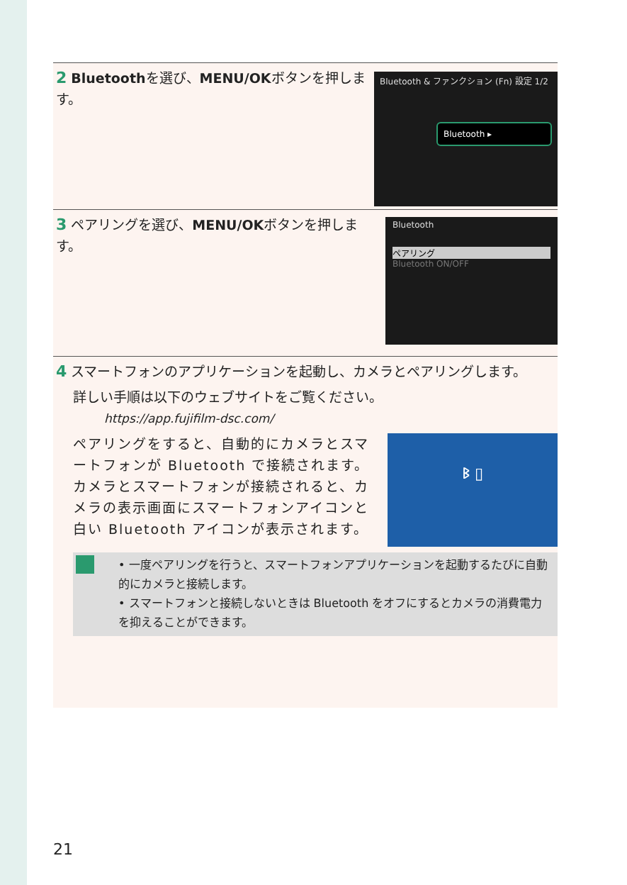2 Bluetoothを選び、MENU/OKボタンを押します。
Bluetooth & ファンクション (Fn) 設定 1/2
Bluetooth ▸
3 ペアリングを選び、MENU/OKボタンを押します。
Bluetooth
ペアリング
Bluetooth ON/OFF
4 スマートフォンのアプリケーションを起動し、カメラとペアリングします。
詳しい手順は以下のウェブサイトをご覧ください。
https://app.fujifilm-dsc.com/
ペアリングをすると、自動的にカメラとスマートフォンが Bluetooth で接続されます。カメラとスマートフォンが接続されると、カメラの表示画面にスマートフォンアイコンと白い Bluetooth アイコンが表示されます。
ᛒ ▯
• 一度ペアリングを行うと、スマートフォンアプリケーションを起動するたびに自動的にカメラと接続します。
• スマートフォンと接続しないときは Bluetooth をオフにするとカメラの消費電力を抑えることができます。
21